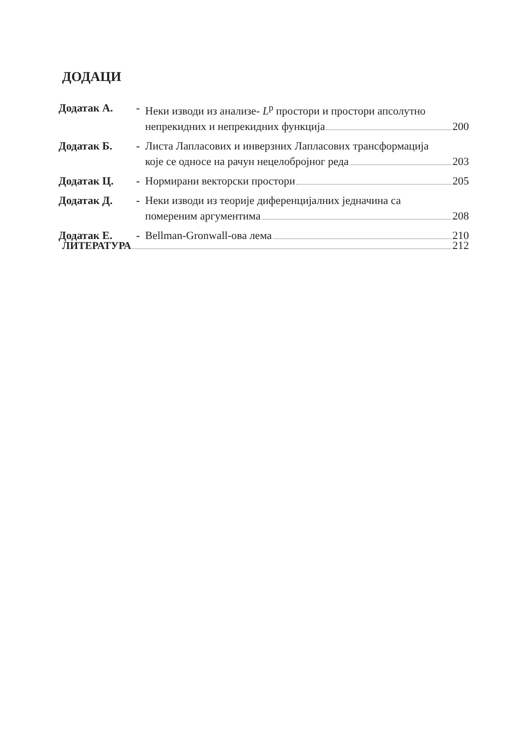ДОДАЦИ
Додатак А. - Неки изводи из анализе- L<sup>p</sup> простори и простори апсолутно
непрекидних и непрекидних функција 200
Додатак Б. - Листа Лапласових и инверзних Лапласових трансформација
које се односе на рачун нецелобројног реда 203
Додатак Ц. - Нормирани векторски простори 205
Додатак Д. - Неки изводи из теорије диференцијалних једначина са
помереним аргументима 208
Додатак Е. - Bellman-Gronwall-ова лема 210
ЛИТЕРАТУРА 212